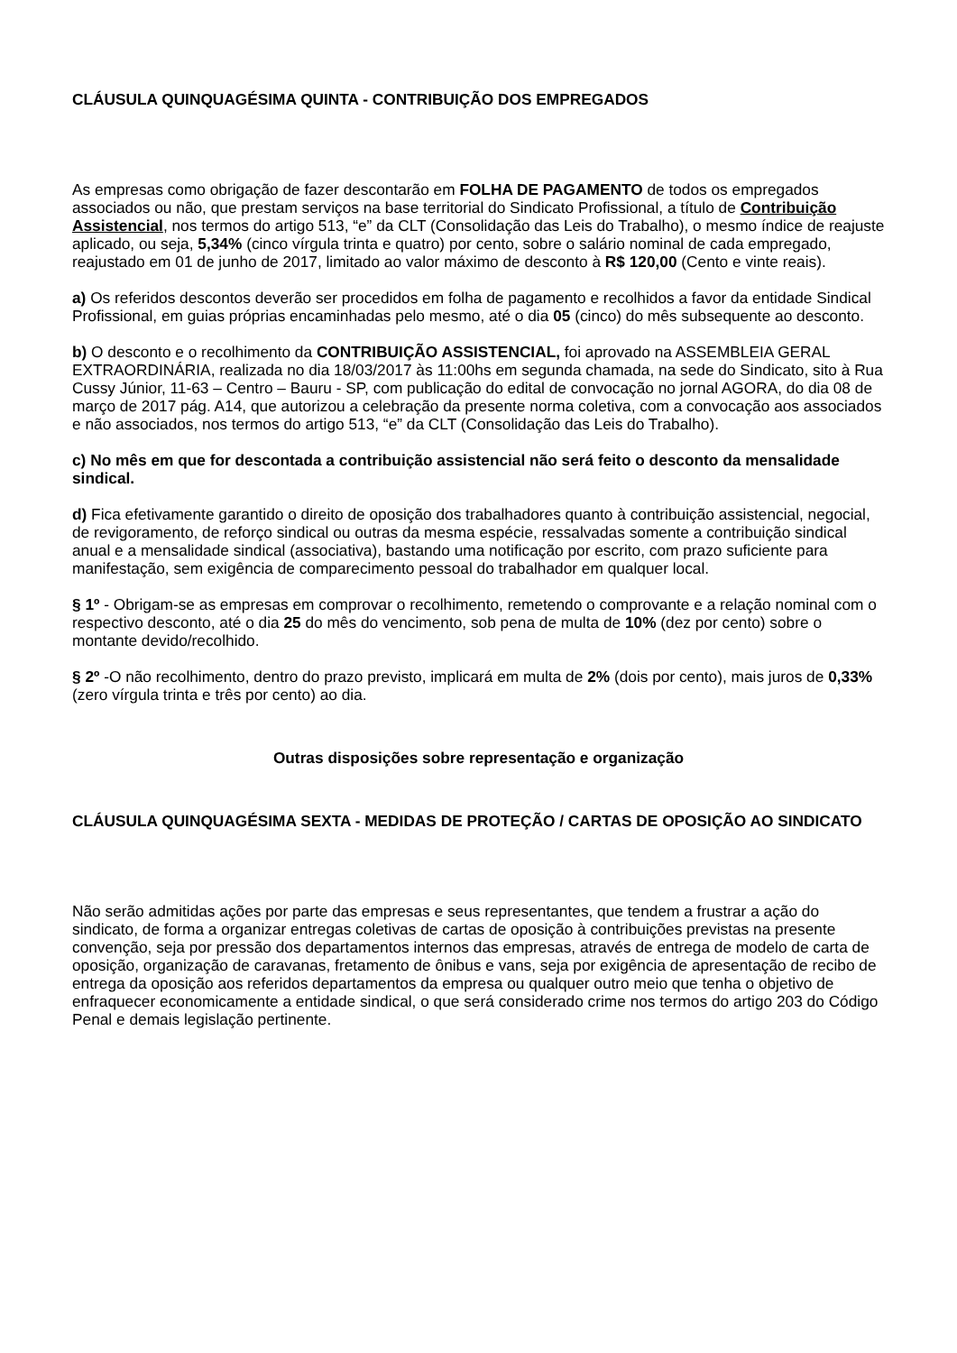CLÁUSULA QUINQUAGÉSIMA QUINTA - CONTRIBUIÇÃO DOS EMPREGADOS
As empresas como obrigação de fazer descontarão em FOLHA DE PAGAMENTO de todos os empregados associados ou não, que prestam serviços na base territorial do Sindicato Profissional, a título de Contribuição Assistencial, nos termos do artigo 513, “e” da CLT (Consolidação das Leis do Trabalho), o mesmo índice de reajuste aplicado, ou seja, 5,34% (cinco vírgula trinta e quatro) por cento, sobre o salário nominal de cada empregado, reajustado em 01 de junho de 2017, limitado ao valor máximo de desconto à R$ 120,00 (Cento e vinte reais).
a) Os referidos descontos deverão ser procedidos em folha de pagamento e recolhidos a favor da entidade Sindical Profissional, em guias próprias encaminhadas pelo mesmo, até o dia 05 (cinco) do mês subsequente ao desconto.
b) O desconto e o recolhimento da CONTRIBUIÇÃO ASSISTENCIAL, foi aprovado na ASSEMBLEIA GERAL EXTRAORDINÁRIA, realizada no dia 18/03/2017 às 11:00hs em segunda chamada, na sede do Sindicato, sito à Rua Cussy Júnior, 11-63 – Centro – Bauru - SP, com publicação do edital de convocação no jornal AGORA, do dia 08 de março de 2017 pág. A14, que autorizou a celebração da presente norma coletiva, com a convocação aos associados e não associados, nos termos do artigo 513, “e” da CLT (Consolidação das Leis do Trabalho).
c) No mês em que for descontada a contribuição assistencial não será feito o desconto da mensalidade sindical.
d) Fica efetivamente garantido o direito de oposição dos trabalhadores quanto à contribuição assistencial, negocial, de revigoramento, de reforço sindical ou outras da mesma espécie, ressalvadas somente a contribuição sindical anual e a mensalidade sindical (associativa), bastando uma notificação por escrito, com prazo suficiente para manifestação, sem exigência de comparecimento pessoal do trabalhador em qualquer local.
§ 1º - Obrigam-se as empresas em comprovar o recolhimento, remetendo o comprovante e a relação nominal com o respectivo desconto, até o dia 25 do mês do vencimento, sob pena de multa de 10% (dez por cento) sobre o montante devido/recolhido.
§ 2º -O não recolhimento, dentro do prazo previsto, implicará em multa de 2% (dois por cento), mais juros de 0,33% (zero vírgula trinta e três por cento) ao dia.
Outras disposições sobre representação e organização
CLÁUSULA QUINQUAGÉSIMA SEXTA - MEDIDAS DE PROTEÇÃO / CARTAS DE OPOSIÇÃO AO SINDICATO
Não serão admitidas ações por parte das empresas e seus representantes, que tendem a frustrar a ação do sindicato, de forma a organizar entregas coletivas de cartas de oposição à contribuições previstas na presente convenção, seja por pressão dos departamentos internos das empresas, através de entrega de modelo de carta de oposição, organização de caravanas, fretamento de ônibus e vans, seja por exigência de apresentação de recibo de entrega da oposição aos referidos departamentos da empresa ou qualquer outro meio que tenha o objetivo de enfraquecer economicamente a entidade sindical, o que será considerado crime nos termos do artigo 203 do Código Penal e demais legislação pertinente.